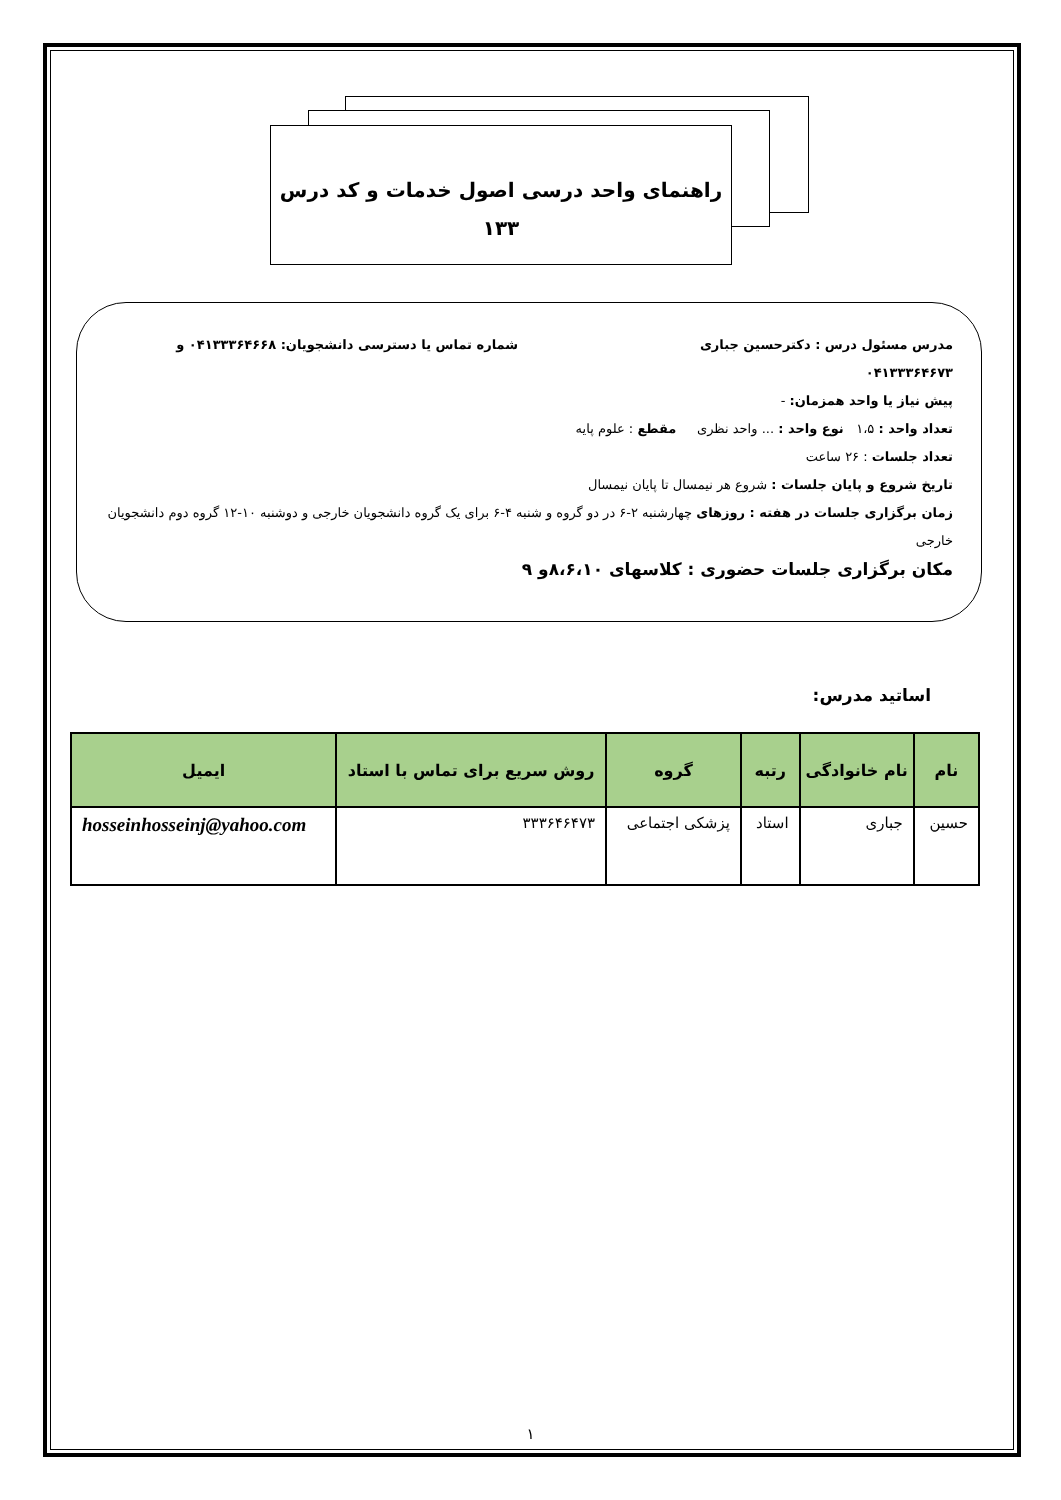راهنمای واحد درسی اصول خدمات و کد درس
۱۳۳
مدرس مسئول درس : دکترحسین جباری شماره تماس یا دسترسی دانشجویان: ۰۴۱۳۳۳۶۴۶۶۸ و ۰۴۱۳۳۳۶۴۶۷۳
پیش نیاز یا واحد همزمان: -
تعداد واحد : ۱،۵ نوع واحد : ... واحد نظری مقطع : علوم پایه
تعداد جلسات : ۲۶ ساعت
تاریخ شروع و پایان جلسات : شروع هر نیمسال تا پایان نیمسال
زمان برگزاری جلسات در هفته : روزهای چهارشنبه ۲-۶ در دو گروه و شنبه ۴-۶ برای یک گروه دانشجویان خارجی و دوشنبه ۱۰-۱۲ گروه دوم دانشجویان خارجی
مکان برگزاری جلسات حضوری : کلاسهای ۸،۶،۱۰و ۹
اساتید مدرس:
| نام | نام خانوادگی | رتبه | گروه | روش سریع برای تماس با استاد | ایمیل |
| --- | --- | --- | --- | --- | --- |
| حسین | جباری | استاد | پزشکی اجتماعی | ۳۳۳۶۴۶۴۷۳ | hosseinhosseinj@yahoo.com |
۱